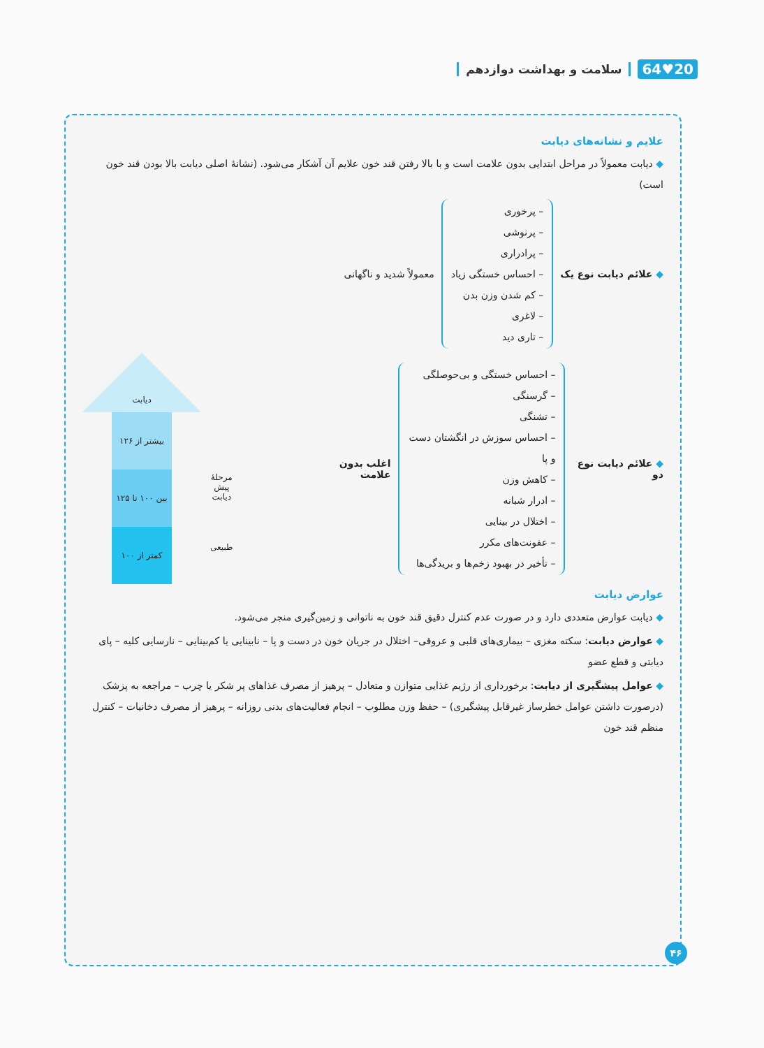20♥64 سلامت و بهداشت دوازدهم
علایم و نشانه‌های دیابت
◆ دیابت معمولاً در مراحل ابتدایی بدون علامت است و با بالا رفتن قند خون علایم آن آشکار می‌شود. (نشانهٔ اصلی دیابت بالا بودن قند خون است)
◆ علائم دیابت نوع یک
– پرخوری
– پرنوشی
– پرادراری
– احساس خستگی زیاد
– کم شدن وزن بدن
– لاغری
– تاری دید
معمولاً شدید و ناگهانی
◆ علائم دیابت نوع دو
– احساس خستگی و بی‌حوصلگی
– گرسنگی
– تشنگی
– احساس سوزش در انگشتان دست و پا
– کاهش وزن
– ادرار شبانه
– اختلال در بینایی
– عفونت‌های مکرر
– تأخیر در بهبود زخم‌ها و بریدگی‌ها
اغلب بدون علامت
مرحلهٔ
پیش دیابت
طبیعی
دیابت
بیشتر از ۱۲۶
بین ۱۰۰ تا ۱۲۵
کمتر از ۱۰۰
عوارض دیابت
◆ دیابت عوارض متعددی دارد و در صورت عدم کنترل دقیق قند خون به ناتوانی و زمین‌گیری منجر می‌شود.
◆ عوارض دیابت: سکته مغزی – بیماری‌های قلبی و عروقی– اختلال در جریان خون در دست و پا – نابینایی یا کم‌بینایی – نارسایی کلیه – پای دیابتی و قطع عضو
◆ عوامل پیشگیری از دیابت: برخورداری از رژیم غذایی متوازن و متعادل – پرهیز از مصرف غذاهای پر شکر یا چرب – مراجعه به پزشک (درصورت داشتن عوامل خطرساز غیرقابل پیشگیری) – حفظ وزن مطلوب – انجام فعالیت‌های بدنی روزانه – پرهیز از مصرف دخانیات – کنترل منظم قند خون
۴۶